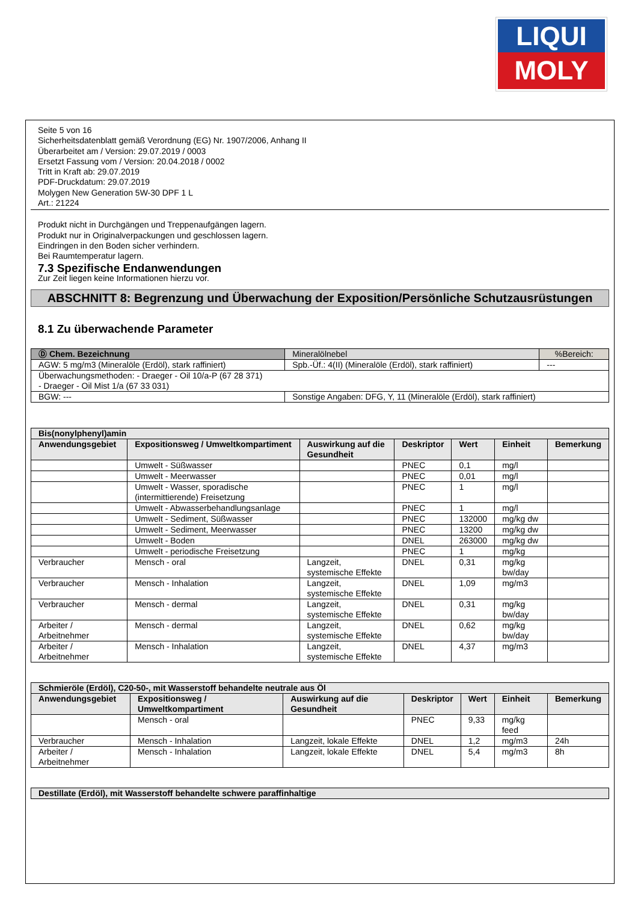LIQUI
MOLY
Seite 5 von 16
Sicherheitsdatenblatt gemäß Verordnung (EG) Nr. 1907/2006, Anhang II
Überarbeitet am / Version: 29.07.2019 / 0003
Ersetzt Fassung vom / Version: 20.04.2018 / 0002
Tritt in Kraft ab: 29.07.2019
PDF-Druckdatum: 29.07.2019
Molygen New Generation 5W-30 DPF 1 L
Art.: 21224
Produkt nicht in Durchgängen und Treppenaufgängen lagern.
Produkt nur in Originalverpackungen und geschlossen lagern.
Eindringen in den Boden sicher verhindern.
Bei Raumtemperatur lagern.
7.3 Spezifische Endanwendungen
Zur Zeit liegen keine Informationen hierzu vor.
ABSCHNITT 8: Begrenzung und Überwachung der Exposition/Persönliche Schutzausrüstungen
8.1 Zu überwachende Parameter
| Ⓓ Chem. Bezeichnung | Mineralölnebel | | %Bereich: |
| AGW: 5 mg/m3 (Mineralöle (Erdöl), stark raffiniert) | | Spb.-Üf.: 4(II) (Mineralöle (Erdöl), stark raffiniert) | --- |
| Überwachungsmethoden: - Draeger - Oil 10/a-P (67 28 371) - Draeger - Oil Mist 1/a (67 33 031) | | | |
| BGW: --- | | Sonstige Angaben: DFG, Y, 11 (Mineralöle (Erdöl), stark raffiniert) | |
| Bis(nonylphenyl)amin | | | | | | |
| Anwendungsgebiet | Expositionsweg / Umweltkompartiment | Auswirkung auf die Gesundheit | Deskriptor | Wert | Einheit | Bemerkung |
| | Umwelt - Süßwasser | | PNEC | 0,1 | mg/l | |
| | Umwelt - Meerwasser | | PNEC | 0,01 | mg/l | |
| | Umwelt - Wasser, sporadische (intermittierende) Freisetzung | | PNEC | 1 | mg/l | |
| | Umwelt - Abwasserbehandlungsanlage | | PNEC | 1 | mg/l | |
| | Umwelt - Sediment, Süßwasser | | PNEC | 132000 | mg/kg dw | |
| | Umwelt - Sediment, Meerwasser | | PNEC | 13200 | mg/kg dw | |
| | Umwelt - Boden | | DNEL | 263000 | mg/kg dw | |
| | Umwelt - periodische Freisetzung | | PNEC | 1 | mg/kg | |
| Verbraucher | Mensch - oral | Langzeit, systemische Effekte | DNEL | 0,31 | mg/kg bw/day | |
| Verbraucher | Mensch - Inhalation | Langzeit, systemische Effekte | DNEL | 1,09 | mg/m3 | |
| Verbraucher | Mensch - dermal | Langzeit, systemische Effekte | DNEL | 0,31 | mg/kg bw/day | |
| Arbeiter / Arbeitnehmer | Mensch - dermal | Langzeit, systemische Effekte | DNEL | 0,62 | mg/kg bw/day | |
| Arbeiter / Arbeitnehmer | Mensch - Inhalation | Langzeit, systemische Effekte | DNEL | 4,37 | mg/m3 | |
| Schmieröle (Erdöl), C20-50-, mit Wasserstoff behandelte neutrale aus Öl | | | | | | |
| Anwendungsgebiet | Expositionsweg / Umweltkompartiment | Auswirkung auf die Gesundheit | Deskriptor | Wert | Einheit | Bemerkung |
| | Mensch - oral | | PNEC | 9,33 | mg/kg feed | |
| Verbraucher | Mensch - Inhalation | Langzeit, lokale Effekte | DNEL | 1,2 | mg/m3 | 24h |
| Arbeiter / Arbeitnehmer | Mensch - Inhalation | Langzeit, lokale Effekte | DNEL | 5,4 | mg/m3 | 8h |
| Destillate (Erdöl), mit Wasserstoff behandelte schwere paraffinhaltige |